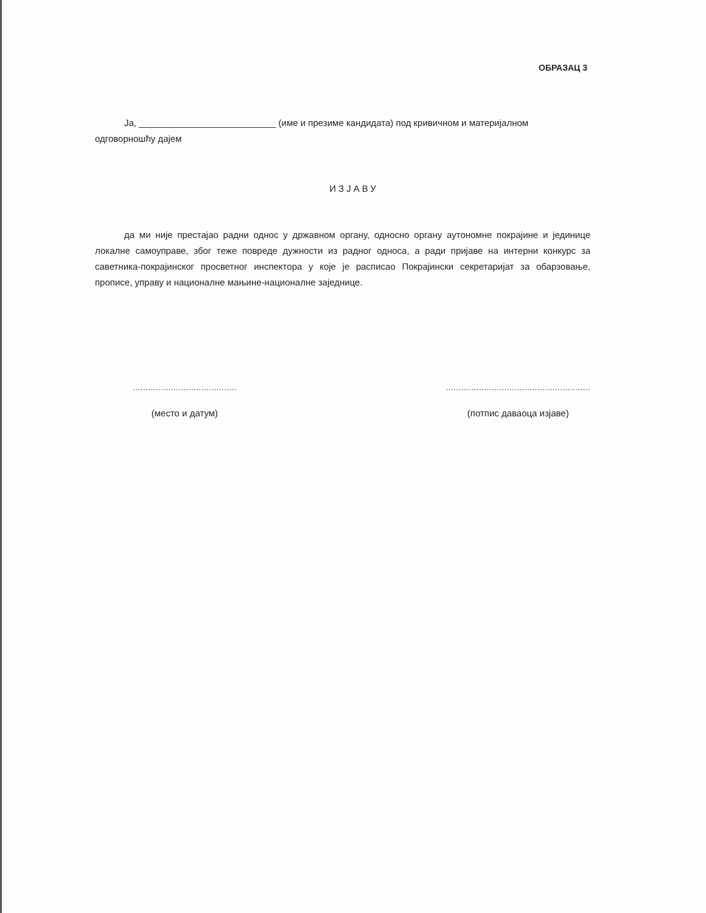ОБРАЗАЦ 3
Ја, ___________________________ (име и презиме кандидата) под кривичном и материјалном
одговорношћу дајем
ИЗЈАВУ
да ми није престајао радни однос у државном органу, односно органу аутономне покрајине и јединице локалне самоуправе, због теже повреде дужности из радног односа, а ради пријаве на интерни конкурс за саветника-покрајинског просветног инспектора у које је расписао Покрајински секретаријат за обарзовање, прописе, управу и националне мањине-националне заједнице.
.........................................
(место и датум)
.........................................................
(потпис даваоца изјаве)